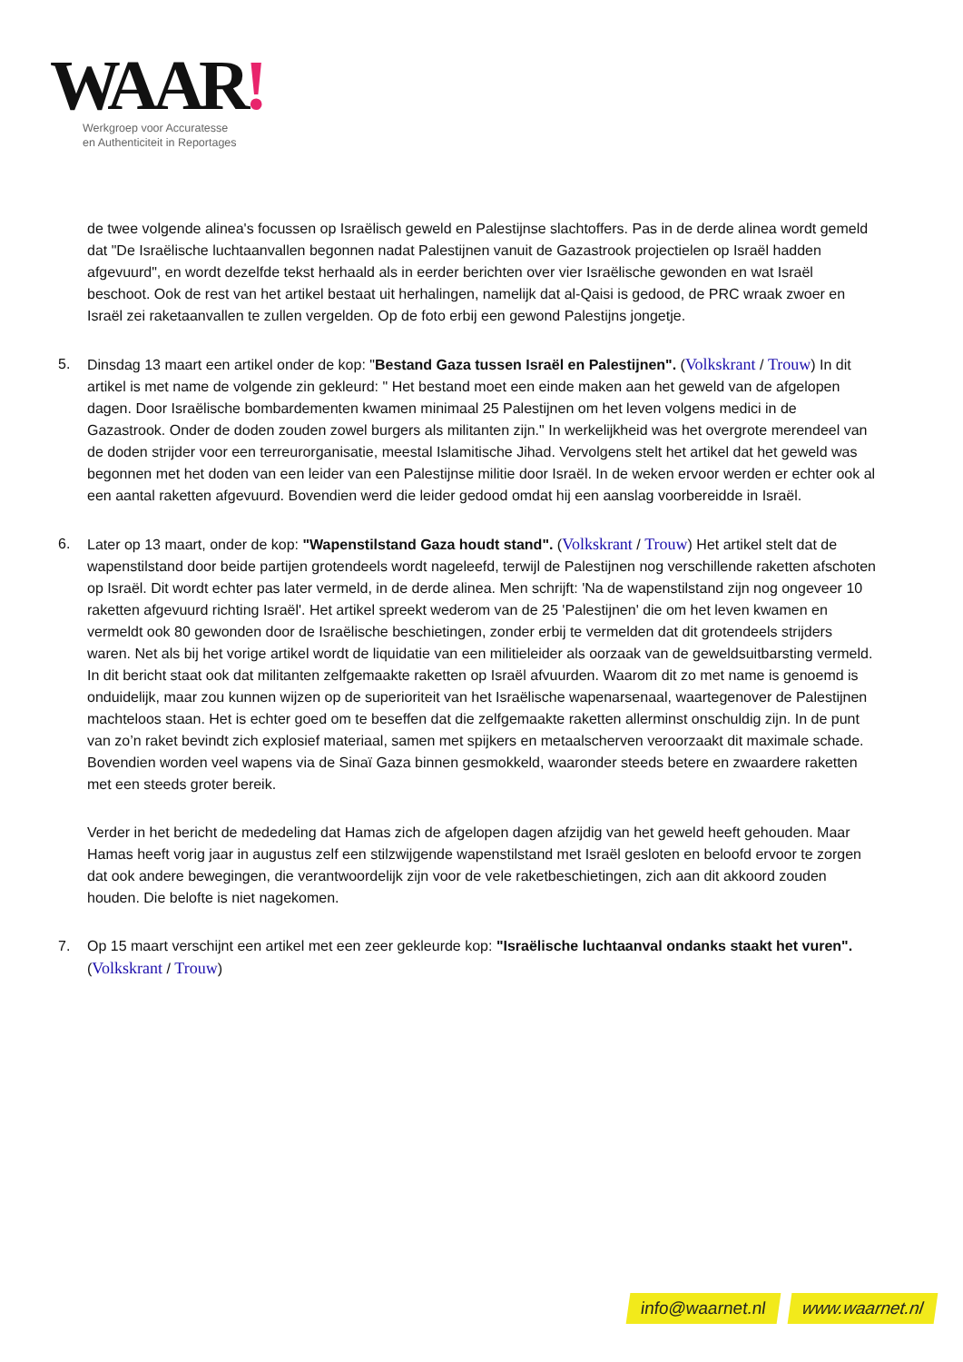WAAR!
Werkgroep voor Accuratesse
en Authenticiteit in Reportages
de twee volgende alinea's focussen op Israëlisch geweld en Palestijnse slachtoffers. Pas in de derde alinea wordt gemeld dat "De Israëlische luchtaanvallen begonnen nadat Palestijnen vanuit de Gazastrook projectielen op Israël hadden afgevuurd", en wordt dezelfde tekst herhaald als in eerder berichten over vier Israëlische gewonden en wat Israël beschoot. Ook de rest van het artikel bestaat uit herhalingen, namelijk dat al-Qaisi is gedood, de PRC wraak zwoer en Israël zei raketaanvallen te zullen vergelden. Op de foto erbij een gewond Palestijns jongetje.
5. Dinsdag 13 maart een artikel onder de kop: "Bestand Gaza tussen Israël en Palestijnen". (Volkskrant / Trouw) In dit artikel is met name de volgende zin gekleurd: " Het bestand moet een einde maken aan het geweld van de afgelopen dagen. Door Israëlische bombardementen kwamen minimaal 25 Palestijnen om het leven volgens medici in de Gazastrook. Onder de doden zouden zowel burgers als militanten zijn." In werkelijkheid was het overgrote merendeel van de doden strijder voor een terreurorganisatie, meestal Islamitische Jihad. Vervolgens stelt het artikel dat het geweld was begonnen met het doden van een leider van een Palestijnse militie door Israël. In de weken ervoor werden er echter ook al een aantal raketten afgevuurd. Bovendien werd die leider gedood omdat hij een aanslag voorbereidde in Israël.
6. Later op 13 maart, onder de kop: "Wapenstilstand Gaza houdt stand". (Volkskrant / Trouw) Het artikel stelt dat de wapenstilstand door beide partijen grotendeels wordt nageleefd, terwijl de Palestijnen nog verschillende raketten afschoten op Israël. Dit wordt echter pas later vermeld, in de derde alinea. Men schrijft: 'Na de wapenstilstand zijn nog ongeveer 10 raketten afgevuurd richting Israël'. Het artikel spreekt wederom van de 25 'Palestijnen' die om het leven kwamen en vermeldt ook 80 gewonden door de Israëlische beschietingen, zonder erbij te vermelden dat dit grotendeels strijders waren. Net als bij het vorige artikel wordt de liquidatie van een militieleider als oorzaak van de geweldsuitbarsting vermeld. In dit bericht staat ook dat militanten zelfgemaakte raketten op Israël afvuurden. Waarom dit zo met name is genoemd is onduidelijk, maar zou kunnen wijzen op de superioriteit van het Israëlische wapenarsenaal, waartegenover de Palestijnen machteloos staan. Het is echter goed om te beseffen dat die zelfgemaakte raketten allerminst onschuldig zijn. In de punt van zo’n raket bevindt zich explosief materiaal, samen met spijkers en metaalscherven veroorzaakt dit maximale schade. Bovendien worden veel wapens via de Sinaï Gaza binnen gesmokkeld, waaronder steeds betere en zwaardere raketten met een steeds groter bereik.
Verder in het bericht de mededeling dat Hamas zich de afgelopen dagen afzijdig van het geweld heeft gehouden. Maar Hamas heeft vorig jaar in augustus zelf een stilzwijgende wapenstilstand met Israël gesloten en beloofd ervoor te zorgen dat ook andere bewegingen, die verantwoordelijk zijn voor de vele raketbeschietingen, zich aan dit akkoord zouden houden. Die belofte is niet nagekomen.
7. Op 15 maart verschijnt een artikel met een zeer gekleurde kop: "Israëlische luchtaanval ondanks staakt het vuren". (Volkskrant / Trouw)
info@waarnet.nl www.waarnet.nl